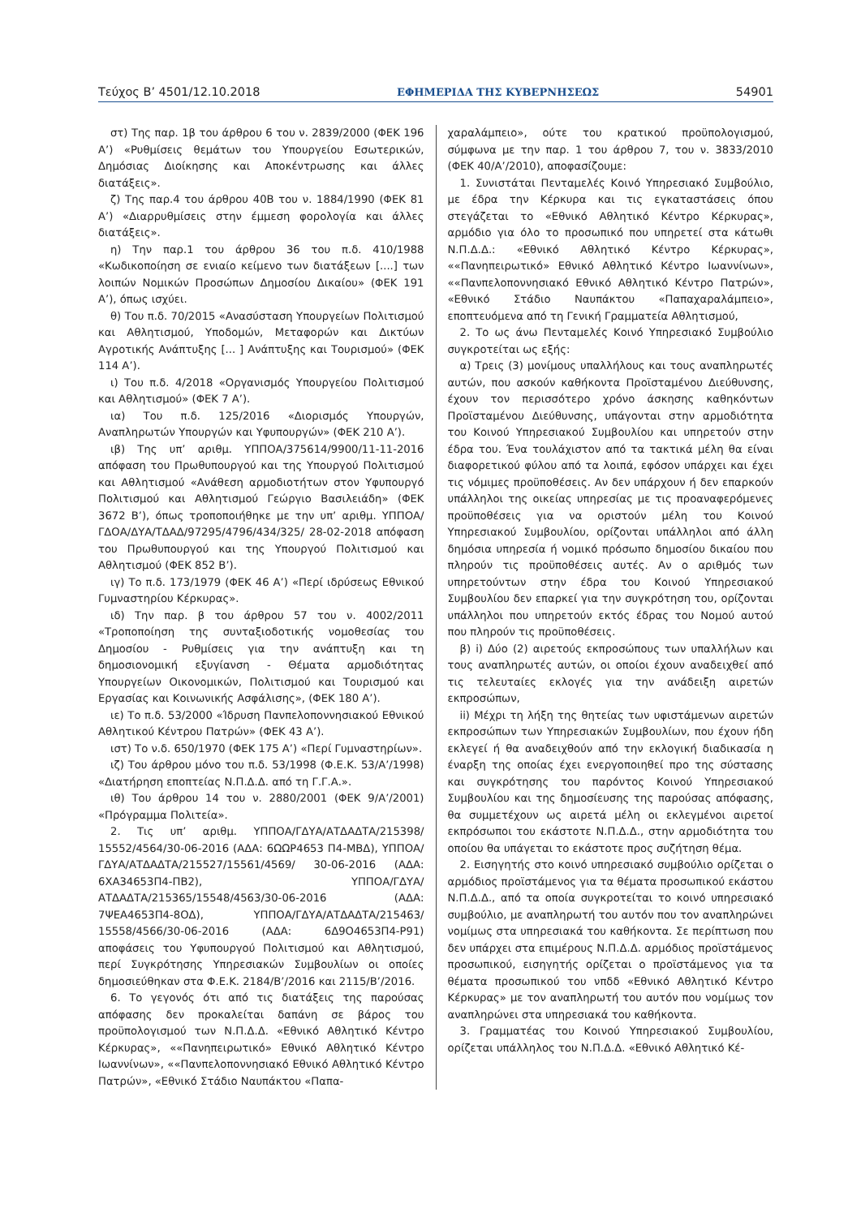Τεύχος B’ 4501/12.10.2018 ΕΦΗΜΕΡΙΔΑ ΤΗΣ ΚΥΒΕΡΝΗΣΕΩΣ 54901
στ) Της παρ. 1β του άρθρου 6 του ν. 2839/2000 (ΦΕΚ 196 Α’) «Ρυθμίσεις θεμάτων του Υπουργείου Εσωτερικών, Δημόσιας Διοίκησης και Αποκέντρωσης και άλλες διατάξεις».
ζ) Της παρ.4 του άρθρου 40Β του ν. 1884/1990 (ΦΕΚ 81 Α’) «Διαρρυθμίσεις στην έμμεση φορολογία και άλλες διατάξεις».
η) Την παρ.1 του άρθρου 36 του π.δ. 410/1988 «Κωδικοποίηση σε ενιαίο κείμενο των διατάξεων [....] των λοιπών Νομικών Προσώπων Δημοσίου Δικαίου» (ΦΕΚ 191 Α’), όπως ισχύει.
θ) Του π.δ. 70/2015 «Ανασύσταση Υπουργείων Πολιτισμού και Αθλητισμού, Υποδομών, Μεταφορών και Δικτύων Αγροτικής Ανάπτυξης [... ] Ανάπτυξης και Τουρισμού» (ΦΕΚ 114 Α’).
ι) Του π.δ. 4/2018 «Οργανισμός Υπουργείου Πολιτισμού και Αθλητισμού» (ΦΕΚ 7 Α’).
ια) Του π.δ. 125/2016 «Διορισμός Υπουργών, Αναπληρωτών Υπουργών και Υφυπουργών» (ΦΕΚ 210 Α’).
ιβ) Της υπ’ αριθμ. ΥΠΠΟΑ/375614/9900/11-11-2016 απόφαση του Πρωθυπουργού και της Υπουργού Πολιτισμού και Αθλητισμού «Ανάθεση αρμοδιοτήτων στον Υφυπουργό Πολιτισμού και Αθλητισμού Γεώργιο Βασιλειάδη» (ΦΕΚ 3672 Β’), όπως τροποποιήθηκε με την υπ’ αριθμ. ΥΠΠΟΑ/ΓΔΟΑ/ΔΥΑ/ΤΔΑΔ/97295/4796/434/325/ 28-02-2018 απόφαση του Πρωθυπουργού και της Υπουργού Πολιτισμού και Αθλητισμού (ΦΕΚ 852 Β’).
ιγ) Το π.δ. 173/1979 (ΦΕΚ 46 Α’) «Περί ιδρύσεως Εθνικού Γυμναστηρίου Κέρκυρας».
ιδ) Την παρ. β του άρθρου 57 του ν. 4002/2011 «Τροποποίηση της συνταξιοδοτικής νομοθεσίας του Δημοσίου - Ρυθμίσεις για την ανάπτυξη και τη δημοσιονομική εξυγίανση - Θέματα αρμοδιότητας Υπουργείων Οικονομικών, Πολιτισμού και Τουρισμού και Εργασίας και Κοινωνικής Ασφάλισης», (ΦΕΚ 180 Α’).
ιε) Το π.δ. 53/2000 «Ίδρυση Πανπελοποννησιακού Εθνικού Αθλητικού Κέντρου Πατρών» (ΦΕΚ 43 Α’).
ιστ) Το ν.δ. 650/1970 (ΦΕΚ 175 Α’) «Περί Γυμναστηρίων».
ιζ) Του άρθρου μόνο του π.δ. 53/1998 (Φ.Ε.Κ. 53/Α’/1998) «Διατήρηση εποπτείας Ν.Π.Δ.Δ. από τη Γ.Γ.Α.».
ιθ) Του άρθρου 14 του ν. 2880/2001 (ΦΕΚ 9/Α’/2001) «Πρόγραμμα Πολιτεία».
2. Τις υπ’ αριθμ. ΥΠΠΟΑ/ΓΔΥΑ/ΑΤΔΑΔΤΑ/215398/ 15552/4564/30-06-2016 (ΑΔΑ: 6ΩΩΡ4653 Π4-ΜΒΔ), ΥΠΠΟΑ/ΓΔΥΑ/ΑΤΔΑΔΤΑ/215527/15561/4569/ 30-06-2016 (ΑΔΑ: 6ΧΑ34653Π4-ΠΒ2), ΥΠΠΟΑ/ΓΔΥΑ/ ΑΤΔΑΔΤΑ/215365/15548/4563/30-06-2016 (ΑΔΑ: 7ΨΕΑ4653Π4-8ΟΔ), ΥΠΠΟΑ/ΓΔΥΑ/ΑΤΔΑΔΤΑ/215463/ 15558/4566/30-06-2016 (ΑΔΑ: 6Δ9Ο4653Π4-Ρ91) αποφάσεις του Υφυπουργού Πολιτισμού και Αθλητισμού, περί Συγκρότησης Υπηρεσιακών Συμβουλίων οι οποίες δημοσιεύθηκαν στα Φ.Ε.Κ. 2184/Β’/2016 και 2115/Β’/2016.
6. Το γεγονός ότι από τις διατάξεις της παρούσας απόφασης δεν προκαλείται δαπάνη σε βάρος του προϋπολογισμού των Ν.Π.Δ.Δ. «Εθνικό Αθλητικό Κέντρο Κέρκυρας», ««Πανηπειρωτικό» Εθνικό Αθλητικό Κέντρο Ιωαννίνων», ««Πανπελοποννησιακό Εθνικό Αθλητικό Κέντρο Πατρών», «Εθνικό Στάδιο Ναυπάκτου «Παπα-
χαραλάμπειο», ούτε του κρατικού προϋπολογισμού, σύμφωνα με την παρ. 1 του άρθρου 7, του ν. 3833/2010 (ΦΕΚ 40/Α’/2010), αποφασίζουμε:
1. Συνιστάται Πενταμελές Κοινό Υπηρεσιακό Συμβούλιο, με έδρα την Κέρκυρα και τις εγκαταστάσεις όπου στεγάζεται το «Εθνικό Αθλητικό Κέντρο Κέρκυρας», αρμόδιο για όλο το προσωπικό που υπηρετεί στα κάτωθι Ν.Π.Δ.Δ.: «Εθνικό Αθλητικό Κέντρο Κέρκυρας», ««Πανηπειρωτικό» Εθνικό Αθλητικό Κέντρο Ιωαννίνων», ««Πανπελοποννησιακό Εθνικό Αθλητικό Κέντρο Πατρών», «Εθνικό Στάδιο Ναυπάκτου «Παπαχαραλάμπειο», εποπτευόμενα από τη Γενική Γραμματεία Αθλητισμού,
2. Το ως άνω Πενταμελές Κοινό Υπηρεσιακό Συμβούλιο συγκροτείται ως εξής:
α) Τρεις (3) μονίμους υπαλλήλους και τους αναπληρωτές αυτών, που ασκούν καθήκοντα Προϊσταμένου Διεύθυνσης, έχουν τον περισσότερο χρόνο άσκησης καθηκόντων Προϊσταμένου Διεύθυνσης, υπάγονται στην αρμοδιότητα του Κοινού Υπηρεσιακού Συμβουλίου και υπηρετούν στην έδρα του. Ένα τουλάχιστον από τα τακτικά μέλη θα είναι διαφορετικού φύλου από τα λοιπά, εφόσον υπάρχει και έχει τις νόμιμες προϋποθέσεις. Αν δεν υπάρχουν ή δεν επαρκούν υπάλληλοι της οικείας υπηρεσίας με τις προαναφερόμενες προϋποθέσεις για να οριστούν μέλη του Κοινού Υπηρεσιακού Συμβουλίου, ορίζονται υπάλληλοι από άλλη δημόσια υπηρεσία ή νομικό πρόσωπο δημοσίου δικαίου που πληρούν τις προϋποθέσεις αυτές. Αν ο αριθμός των υπηρετούντων στην έδρα του Κοινού Υπηρεσιακού Συμβουλίου δεν επαρκεί για την συγκρότηση του, ορίζονται υπάλληλοι που υπηρετούν εκτός έδρας του Νομού αυτού που πληρούν τις προϋποθέσεις.
β) i) Δύο (2) αιρετούς εκπροσώπους των υπαλλήλων και τους αναπληρωτές αυτών, οι οποίοι έχουν αναδειχθεί από τις τελευταίες εκλογές για την ανάδειξη αιρετών εκπροσώπων,
ii) Μέχρι τη λήξη της θητείας των υφιστάμενων αιρετών εκπροσώπων των Υπηρεσιακών Συμβουλίων, που έχουν ήδη εκλεγεί ή θα αναδειχθούν από την εκλογική διαδικασία η έναρξη της οποίας έχει ενεργοποιηθεί προ της σύστασης και συγκρότησης του παρόντος Κοινού Υπηρεσιακού Συμβουλίου και της δημοσίευσης της παρούσας απόφασης, θα συμμετέχουν ως αιρετά μέλη οι εκλεγμένοι αιρετοί εκπρόσωποι του εκάστοτε Ν.Π.Δ.Δ., στην αρμοδιότητα του οποίου θα υπάγεται το εκάστοτε προς συζήτηση θέμα.
2. Εισηγητής στο κοινό υπηρεσιακό συμβούλιο ορίζεται ο αρμόδιος προϊστάμενος για τα θέματα προσωπικού εκάστου Ν.Π.Δ.Δ., από τα οποία συγκροτείται το κοινό υπηρεσιακό συμβούλιο, με αναπληρωτή του αυτόν που τον αναπληρώνει νομίμως στα υπηρεσιακά του καθήκοντα. Σε περίπτωση που δεν υπάρχει στα επιμέρους Ν.Π.Δ.Δ. αρμόδιος προϊστάμενος προσωπικού, εισηγητής ορίζεται ο προϊστάμενος για τα θέματα προσωπικού του νπδδ «Εθνικό Αθλητικό Κέντρο Κέρκυρας» με τον αναπληρωτή του αυτόν που νομίμως τον αναπληρώνει στα υπηρεσιακά του καθήκοντα.
3. Γραμματέας του Κοινού Υπηρεσιακού Συμβουλίου, ορίζεται υπάλληλος του Ν.Π.Δ.Δ. «Εθνικό Αθλητικό Κέ-